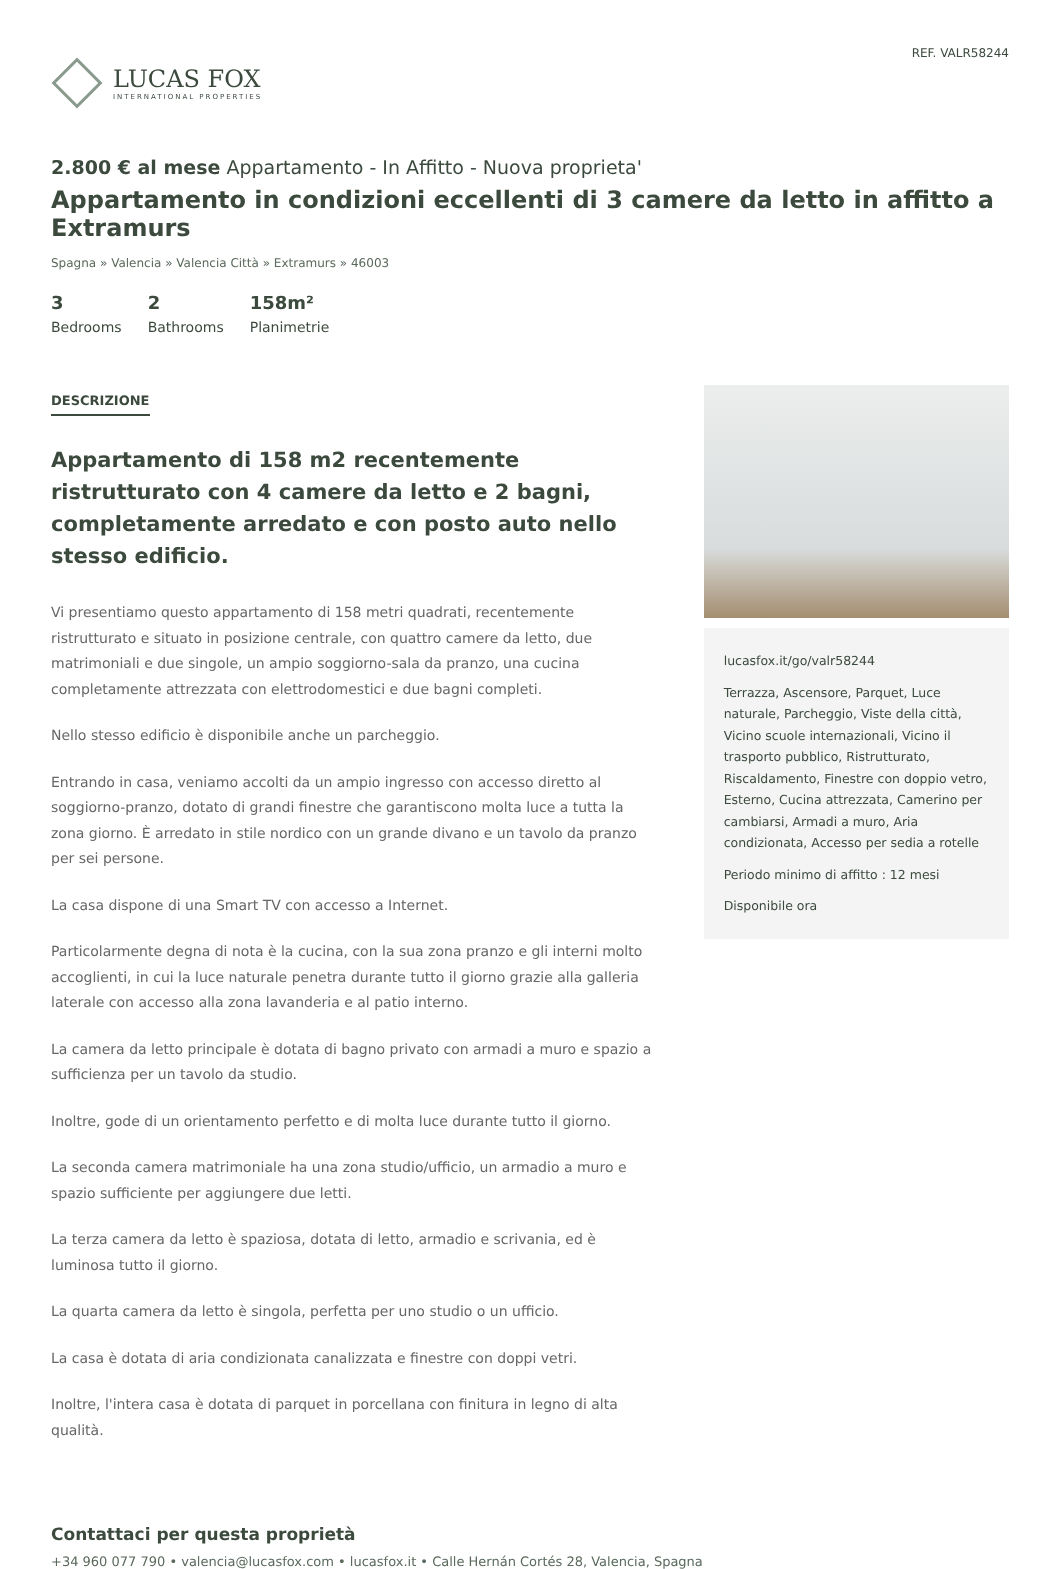LUCAS FOX
INTERNATIONAL PROPERTIES
REF. VALR58244
2.800 € al mese Appartamento - In Affitto - Nuova proprieta'
Appartamento in condizioni eccellenti di 3 camere da letto in affitto a Extramurs
Spagna » Valencia » Valencia Città » Extramurs » 46003
3
Bedrooms
2
Bathrooms
158m²
Planimetrie
DESCRIZIONE
Appartamento di 158 m2 recentemente ristrutturato con 4 camere da letto e 2 bagni, completamente arredato e con posto auto nello stesso edificio.
Vi presentiamo questo appartamento di 158 metri quadrati, recentemente ristrutturato e situato in posizione centrale, con quattro camere da letto, due matrimoniali e due singole, un ampio soggiorno-sala da pranzo, una cucina completamente attrezzata con elettrodomestici e due bagni completi.
Nello stesso edificio è disponibile anche un parcheggio.
Entrando in casa, veniamo accolti da un ampio ingresso con accesso diretto al soggiorno-pranzo, dotato di grandi finestre che garantiscono molta luce a tutta la zona giorno. È arredato in stile nordico con un grande divano e un tavolo da pranzo per sei persone.
La casa dispone di una Smart TV con accesso a Internet.
Particolarmente degna di nota è la cucina, con la sua zona pranzo e gli interni molto accoglienti, in cui la luce naturale penetra durante tutto il giorno grazie alla galleria laterale con accesso alla zona lavanderia e al patio interno.
La camera da letto principale è dotata di bagno privato con armadi a muro e spazio a sufficienza per un tavolo da studio.
Inoltre, gode di un orientamento perfetto e di molta luce durante tutto il giorno.
La seconda camera matrimoniale ha una zona studio/ufficio, un armadio a muro e spazio sufficiente per aggiungere due letti.
La terza camera da letto è spaziosa, dotata di letto, armadio e scrivania, ed è luminosa tutto il giorno.
La quarta camera da letto è singola, perfetta per uno studio o un ufficio.
La casa è dotata di aria condizionata canalizzata e finestre con doppi vetri.
Inoltre, l'intera casa è dotata di parquet in porcellana con finitura in legno di alta qualità.
lucasfox.it/go/valr58244
Terrazza, Ascensore, Parquet, Luce naturale, Parcheggio, Viste della città, Vicino scuole internazionali, Vicino il trasporto pubblico, Ristrutturato, Riscaldamento, Finestre con doppio vetro, Esterno, Cucina attrezzata, Camerino per cambiarsi, Armadi a muro, Aria condizionata, Accesso per sedia a rotelle
Periodo minimo di affitto : 12 mesi
Disponibile ora
Contattaci per questa proprietà
+34 960 077 790 • valencia@lucasfox.com • lucasfox.it • Calle Hernán Cortés 28, Valencia, Spagna